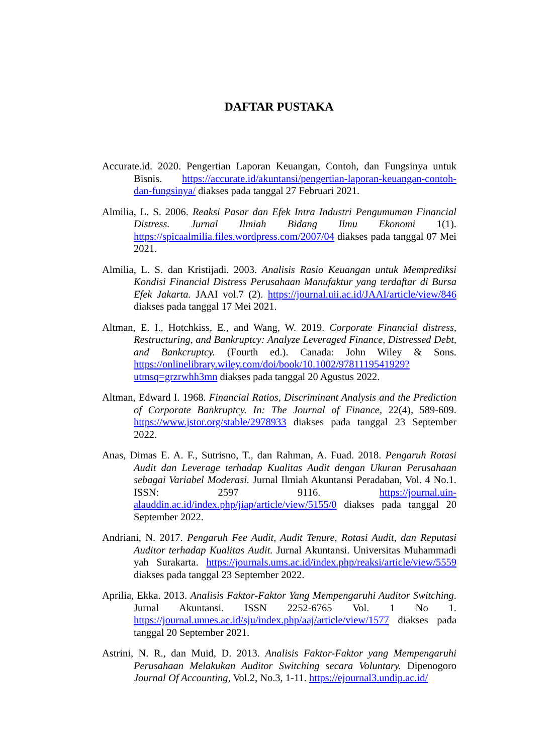DAFTAR PUSTAKA
Accurate.id. 2020. Pengertian Laporan Keuangan, Contoh, dan Fungsinya untuk Bisnis. https://accurate.id/akuntansi/pengertian-laporan-keuangan-contoh-dan-fungsinya/ diakses pada tanggal 27 Februari 2021.
Almilia, L. S. 2006. Reaksi Pasar dan Efek Intra Industri Pengumuman Financial Distress. Jurnal Ilmiah Bidang Ilmu Ekonomi 1(1). https://spicaalmilia.files.wordpress.com/2007/04 diakses pada tanggal 07 Mei 2021.
Almilia, L. S. dan Kristijadi. 2003. Analisis Rasio Keuangan untuk Memprediksi Kondisi Financial Distress Perusahaan Manufaktur yang terdaftar di Bursa Efek Jakarta. JAAI vol.7 (2). https://journal.uii.ac.id/JAAI/article/view/846 diakses pada tanggal 17 Mei 2021.
Altman, E. I., Hotchkiss, E., and Wang, W. 2019. Corporate Financial distress, Restructuring, and Bankruptcy: Analyze Leveraged Finance, Distressed Debt, and Bankcruptcy. (Fourth ed.). Canada: John Wiley & Sons. https://onlinelibrary.wiley.com/doi/book/10.1002/9781119541929?utmsq=grzrwhh3mn diakses pada tanggal 20 Agustus 2022.
Altman, Edward I. 1968. Financial Ratios, Discriminant Analysis and the Prediction of Corporate Bankruptcy. In: The Journal of Finance, 22(4), 589-609. https://www.jstor.org/stable/2978933 diakses pada tanggal 23 September 2022.
Anas, Dimas E. A. F., Sutrisno, T., dan Rahman, A. Fuad. 2018. Pengaruh Rotasi Audit dan Leverage terhadap Kualitas Audit dengan Ukuran Perusahaan sebagai Variabel Moderasi. Jurnal Ilmiah Akuntansi Peradaban, Vol. 4 No.1. ISSN: 2597 9116. https://journal.uin-alauddin.ac.id/index.php/jiap/article/view/5155/0 diakses pada tanggal 20 September 2022.
Andriani, N. 2017. Pengaruh Fee Audit, Audit Tenure, Rotasi Audit, dan Reputasi Auditor terhadap Kualitas Audit. Jurnal Akuntansi. Universitas Muhammadi yah Surakarta. https://journals.ums.ac.id/index.php/reaksi/article/view/5559 diakses pada tanggal 23 September 2022.
Aprilia, Ekka. 2013. Analisis Faktor-Faktor Yang Mempengaruhi Auditor Switching. Jurnal Akuntansi. ISSN 2252-6765 Vol. 1 No 1. https://journal.unnes.ac.id/sju/index.php/aaj/article/view/1577 diakses pada tanggal 20 September 2021.
Astrini, N. R., dan Muid, D. 2013. Analisis Faktor-Faktor yang Mempengaruhi Perusahaan Melakukan Auditor Switching secara Voluntary. Dipenogoro Journal Of Accounting, Vol.2, No.3, 1-11. https://ejournal3.undip.ac.id/